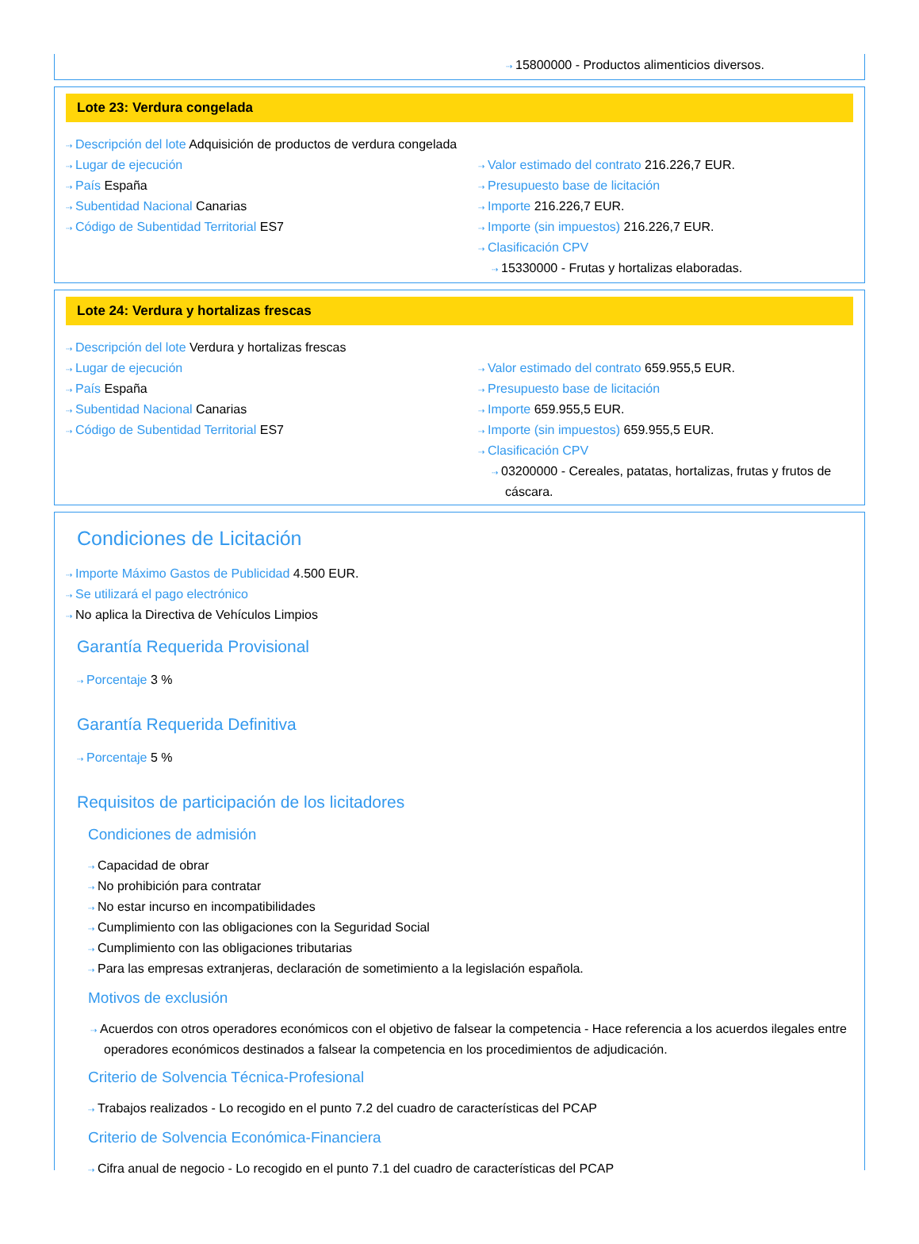⇢ 15800000 - Productos alimenticios diversos.
Lote 23: Verdura congelada
⇢ Descripción del lote Adquisición de productos de verdura congelada
⇢ Lugar de ejecución
⇢ País España
⇢ Subentidad Nacional Canarias
⇢ Código de Subentidad Territorial ES7
⇢ Valor estimado del contrato 216.226,7 EUR.
⇢ Presupuesto base de licitación
⇢ Importe 216.226,7 EUR.
⇢ Importe (sin impuestos) 216.226,7 EUR.
⇢ Clasificación CPV
⇢ 15330000 - Frutas y hortalizas elaboradas.
Lote 24: Verdura y hortalizas frescas
⇢ Descripción del lote Verdura y hortalizas frescas
⇢ Lugar de ejecución
⇢ País España
⇢ Subentidad Nacional Canarias
⇢ Código de Subentidad Territorial ES7
⇢ Valor estimado del contrato 659.955,5 EUR.
⇢ Presupuesto base de licitación
⇢ Importe 659.955,5 EUR.
⇢ Importe (sin impuestos) 659.955,5 EUR.
⇢ Clasificación CPV
⇢ 03200000 - Cereales, patatas, hortalizas, frutas y frutos de cáscara.
Condiciones de Licitación
⇢ Importe Máximo Gastos de Publicidad 4.500 EUR.
⇢ Se utilizará el pago electrónico
⇢ No aplica la Directiva de Vehículos Limpios
Garantía Requerida Provisional
⇢ Porcentaje 3 %
Garantía Requerida Definitiva
⇢ Porcentaje 5 %
Requisitos de participación de los licitadores
Condiciones de admisión
⇢ Capacidad de obrar
⇢ No prohibición para contratar
⇢ No estar incurso en incompatibilidades
⇢ Cumplimiento con las obligaciones con la Seguridad Social
⇢ Cumplimiento con las obligaciones tributarias
⇢ Para las empresas extranjeras, declaración de sometimiento a la legislación española.
Motivos de exclusión
⇢ Acuerdos con otros operadores económicos con el objetivo de falsear la competencia - Hace referencia a los acuerdos ilegales entre operadores económicos destinados a falsear la competencia en los procedimientos de adjudicación.
Criterio de Solvencia Técnica-Profesional
⇢ Trabajos realizados - Lo recogido en el punto 7.2 del cuadro de características del PCAP
Criterio de Solvencia Económica-Financiera
⇢ Cifra anual de negocio - Lo recogido en el punto 7.1 del cuadro de características del PCAP